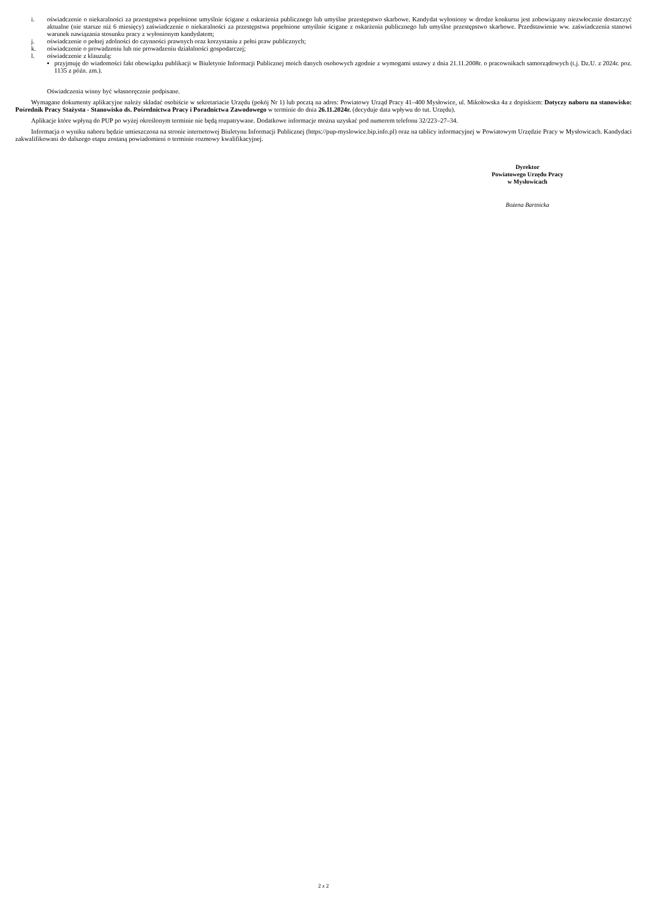i. oświadczenie o niekaralności za przestępstwa popełnione umyślnie ścigane z oskarżenia publicznego lub umyślne przestępstwo skarbowe. Kandydat wyłoniony w drodze konkursu jest zobowiązany niezwłocznie dostarczyć aktualne (nie starsze niż 6 miesięcy) zaświadczenie o niekaralności za przestępstwa popełnione umyślnie ścigane z oskarżenia publicznego lub umyślne przestępstwo skarbowe. Przedstawienie ww. zaświadczenia stanowi warunek nawiązania stosunku pracy z wyłonionym kandydatem;
j. oświadczenie o pełnej zdolności do czynności prawnych oraz korzystaniu z pełni praw publicznych;
k. oświadczenie o prowadzeniu lub nie prowadzeniu działalności gospodarczej;
l. oświadczenie z klauzulą:
▪ przyjmuję do wiadomości fakt obowiązku publikacji w Biuletynie Informacji Publicznej moich danych osobowych zgodnie z wymogami ustawy z dnia 21.11.2008r. o pracownikach samorządowych (t.j. Dz.U. z 2024r. poz. 1135 z późn. zm.).
Oświadczenia winny być własnoręcznie podpisane.
Wymagane dokumenty aplikacyjne należy składać osobiście w sekretariacie Urzędu (pokój Nr 1) lub pocztą na adres: Powiatowy Urząd Pracy 41–400 Mysłowice, ul. Mikołowska 4a z dopiskiem: Dotyczy naboru na stanowisko: Pośrednik Pracy Stażysta - Stanowisko ds. Pośrednictwa Pracy i Poradnictwa Zawodowego w terminie do dnia 26.11.2024r. (decyduje data wpływu do tut. Urzędu).
Aplikacje które wpłyną do PUP po wyżej określonym terminie nie będą rozpatrywane. Dodatkowe informacje można uzyskać pod numerem telefonu 32/223–27–34.
Informacja o wyniku naboru będzie umieszczona na stronie internetowej Biuletynu Informacji Publicznej (https://pup-myslowice.bip.info.pl) oraz na tablicy informacyjnej w Powiatowym Urzędzie Pracy w Mysłowicach. Kandydaci zakwalifikowani do dalszego etapu zostaną powiadomieni o terminie rozmowy kwalifikacyjnej.
Dyrektor
Powiatowego Urzędu Pracy
w Mysłowicach
Bożena Bartnicka
2 z 2